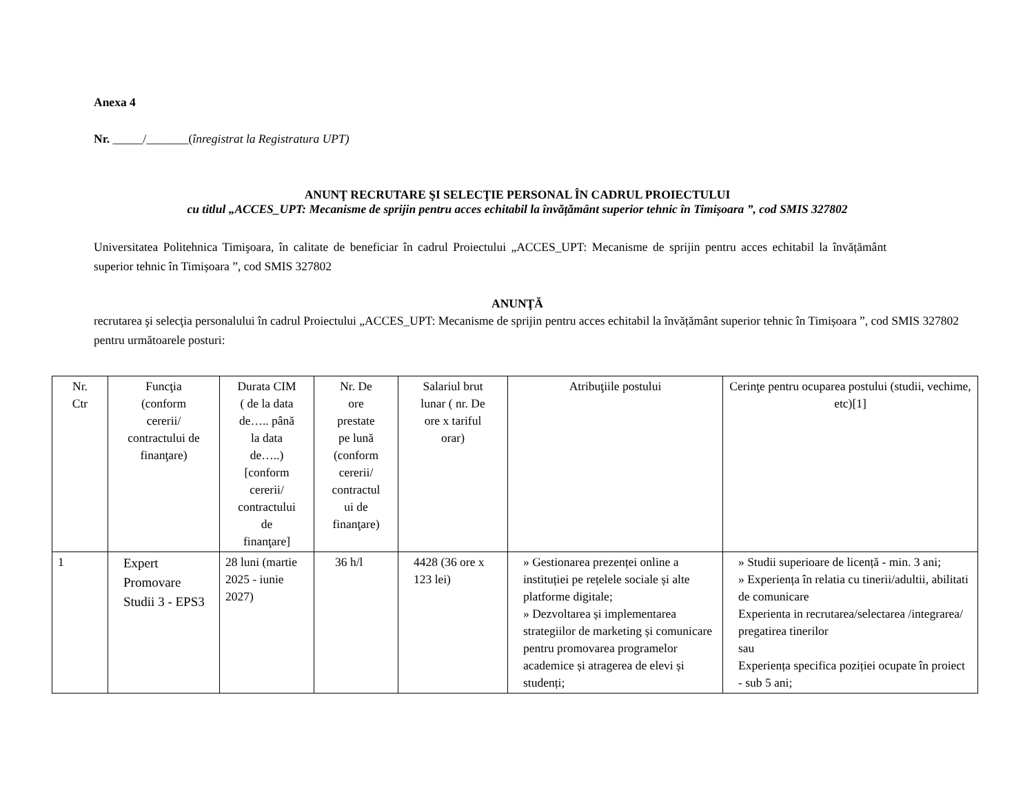Anexa 4
Nr. _____/_______(înregistrat la Registratura UPT)
ANUNŢ RECRUTARE ŞI SELECŢIE PERSONAL ÎN CADRUL PROIECTULUI
cu titlul „ACCES_UPT: Mecanisme de sprijin pentru acces echitabil la învățământ superior tehnic în Timișoara ”, cod SMIS 327802
Universitatea Politehnica Timişoara, în calitate de beneficiar în cadrul Proiectului „ACCES_UPT: Mecanisme de sprijin pentru acces echitabil la învățământ superior tehnic în Timișoara ”, cod SMIS 327802
ANUNŢĂ
recrutarea şi selecţia personalului în cadrul Proiectului „ACCES_UPT: Mecanisme de sprijin pentru acces echitabil la învățământ superior tehnic în Timișoara ”, cod SMIS 327802 pentru următoarele posturi:
| Nr. Ctr | Funcţia (conform cererii/ contractului de finanţare) | Durata CIM ( de la data de….. până la data de…..) [conform cererii/ contractului de finanţare] | Nr. De ore prestate pe lună (conform cererii/ contractul ui de finanţare) | Salariul brut lunar ( nr. De ore x tariful orar) | Atribuţiile postului | Cerinţe pentru ocuparea postului (studii, vechime, etc)[1] |
| 1 | Expert Promovare Studii 3 - EPS3 | 28 luni (martie 2025 - iunie 2027) | 36 h/l | 4428 (36 ore x 123 lei) | » Gestionarea prezenței online a instituției pe rețelele sociale și alte platforme digitale; » Dezvoltarea și implementarea strategiilor de marketing și comunicare pentru promovarea programelor academice și atragerea de elevi și studenți; | » Studii superioare de licență - min. 3 ani; » Experiența în relatia cu tinerii/adultii, abilitati de comunicare Experienta in recrutarea/selectarea /integrarea/ pregatirea tinerilor sau Experiența specifica poziției ocupate în proiect - sub 5 ani; |